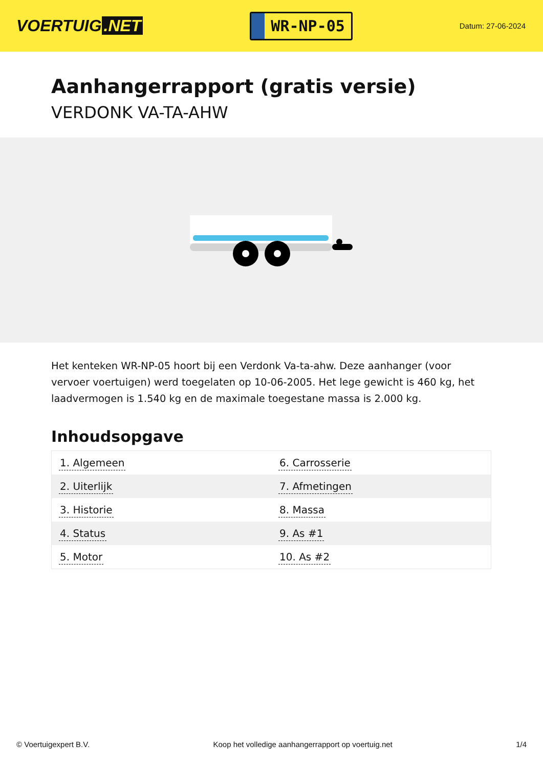VOERTUIG.NET
WR-NP-05
Datum: 27-06-2024
Aanhangerrapport (gratis versie)
VERDONK VA-TA-AHW
Het kenteken WR-NP-05 hoort bij een Verdonk Va-ta-ahw. Deze aanhanger (voor vervoer voertuigen) werd toegelaten op 10-06-2005. Het lege gewicht is 460 kg, het laadvermogen is 1.540 kg en de maximale toegestane massa is 2.000 kg.
Inhoudsopgave
| 1. Algemeen | 6. Carrosserie |
| 2. Uiterlijk | 7. Afmetingen |
| 3. Historie | 8. Massa |
| 4. Status | 9. As #1 |
| 5. Motor | 10. As #2 |
© Voertuigexpert B.V. Koop het volledige aanhangerrapport op voertuig.net 1/4